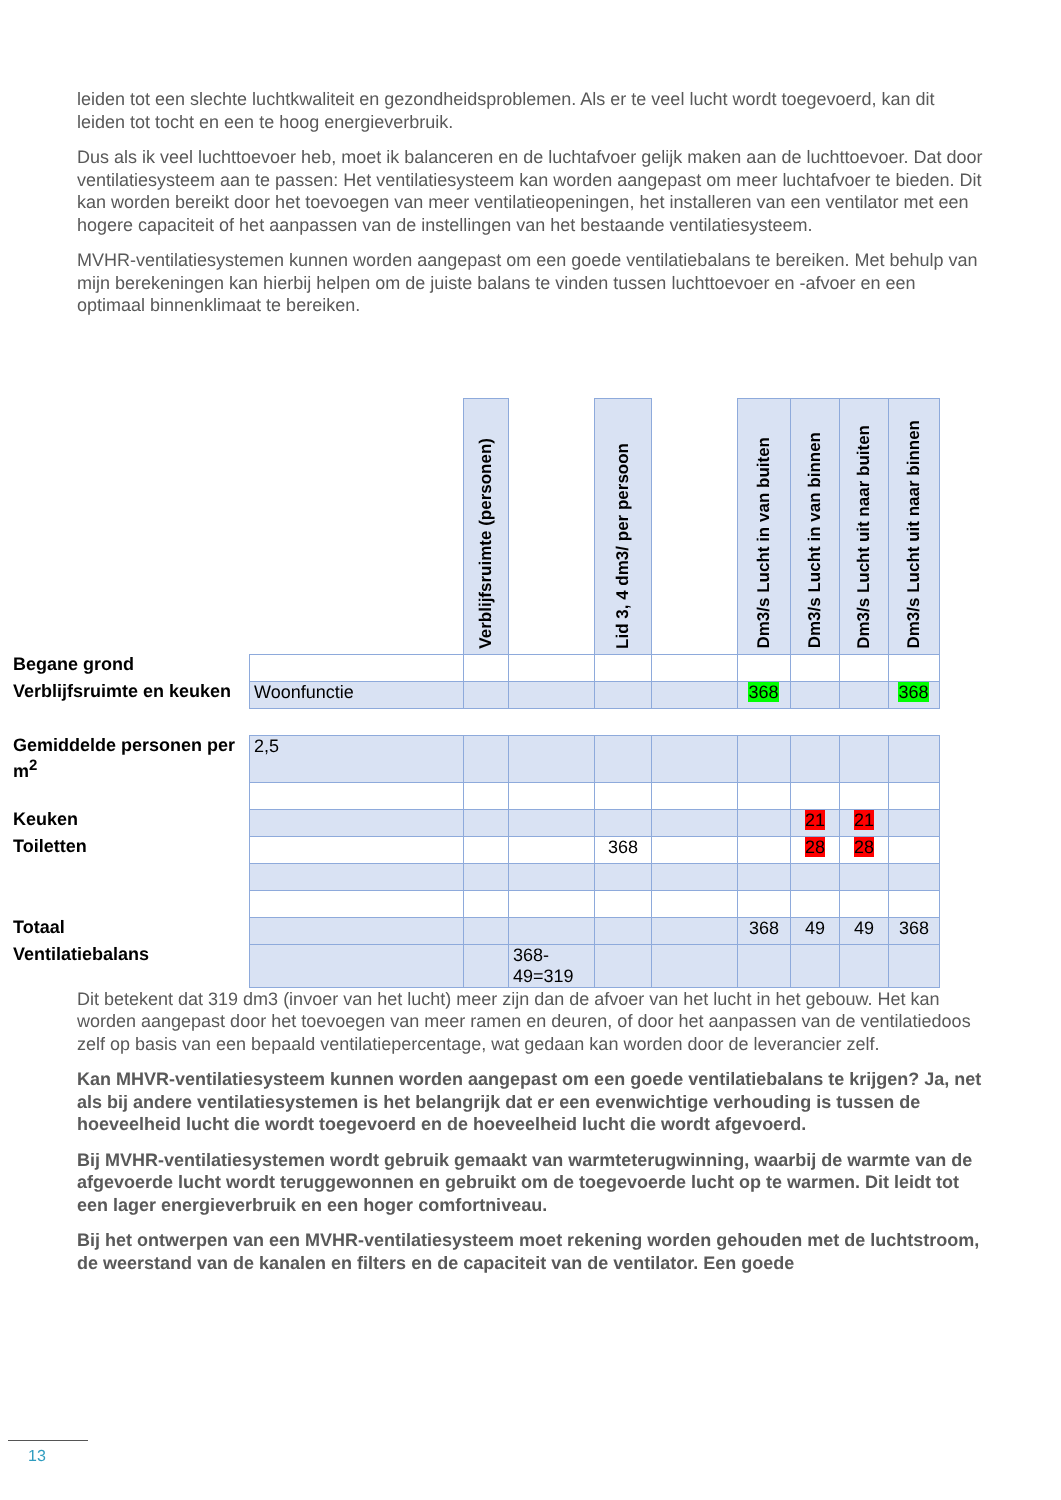leiden tot een slechte luchtkwaliteit en gezondheidsproblemen. Als er te veel lucht wordt toegevoerd, kan dit leiden tot tocht en een te hoog energieverbruik.
Dus als ik veel luchttoevoer heb, moet ik balanceren en de luchtafvoer gelijk maken aan de luchttoevoer. Dat door ventilatiesysteem aan te passen: Het ventilatiesysteem kan worden aangepast om meer luchtafvoer te bieden. Dit kan worden bereikt door het toevoegen van meer ventilatieopeningen, het installeren van een ventilator met een hogere capaciteit of het aanpassen van de instellingen van het bestaande ventilatiesysteem.
MVHR-ventilatiesystemen kunnen worden aangepast om een goede ventilatiebalans te bereiken. Met behulp van mijn berekeningen kan hierbij helpen om de juiste balans te vinden tussen luchttoevoer en -afvoer en een optimaal binnenklimaat te bereiken.
| | | Verblijfsruimte (personen) | | Lid 3, 4 dm3/ per persoon | | Dm3/s Lucht in van buiten | Dm3/s Lucht in van binnen | Dm3/s Lucht uit naar buiten | Dm3/s Lucht uit naar binnen |
| Begane grond | | | | | | | | | |
| Verblijfsruimte en keuken | Woonfunctie | | | | | 368 | | | 368 |
| Gemiddelde personen per m<sup>2</sup> | 2,5 | | | | | | | | |
| Keuken | | | | | | | 21 | 21 | |
| Toiletten | | | | 368 | | | 28 | 28 | |
| Totaal | | | | | | 368 | 49 | 49 | 368 |
| Ventilatiebalans | | | 368- 49=319 | | | | | | |
Dit betekent dat 319 dm3 (invoer van het lucht) meer zijn dan de afvoer van het lucht in het gebouw. Het kan worden aangepast door het toevoegen van meer ramen en deuren, of door het aanpassen van de ventilatiedoos zelf op basis van een bepaald ventilatiepercentage, wat gedaan kan worden door de leverancier zelf.
Kan MHVR-ventilatiesysteem kunnen worden aangepast om een goede ventilatiebalans te krijgen? Ja, net als bij andere ventilatiesystemen is het belangrijk dat er een evenwichtige verhouding is tussen de hoeveelheid lucht die wordt toegevoerd en de hoeveelheid lucht die wordt afgevoerd.
Bij MVHR-ventilatiesystemen wordt gebruik gemaakt van warmteterugwinning, waarbij de warmte van de afgevoerde lucht wordt teruggewonnen en gebruikt om de toegevoerde lucht op te warmen. Dit leidt tot een lager energieverbruik en een hoger comfortniveau.
Bij het ontwerpen van een MVHR-ventilatiesysteem moet rekening worden gehouden met de luchtstroom, de weerstand van de kanalen en filters en de capaciteit van de ventilator. Een goede
13